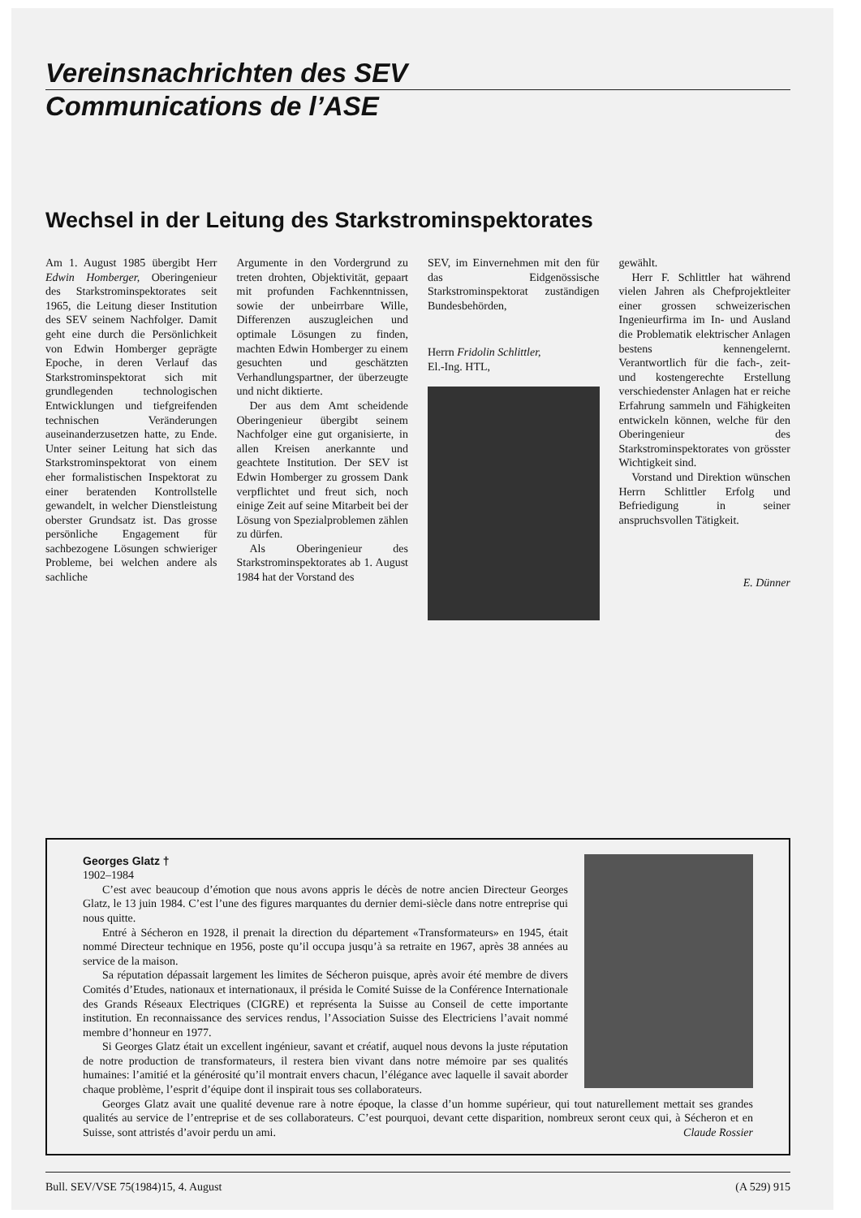Vereinsnachrichten des SEV
Communications de l’ASE
Wechsel in der Leitung des Starkstrominspektorates
Am 1. August 1985 übergibt Herr Edwin Homberger, Oberingenieur des Starkstrominspektorates seit 1965, die Leitung dieser Institution des SEV seinem Nachfolger. Damit geht eine durch die Persönlichkeit von Edwin Homberger geprägte Epoche, in deren Verlauf das Starkstrominspektorat sich mit grundlegenden technologischen Entwicklungen und tiefgreifenden technischen Veränderungen auseinanderzusetzen hatte, zu Ende. Unter seiner Leitung hat sich das Starkstrominspektorat von einem eher formalistischen Inspektorat zu einer beratenden Kontrollstelle gewandelt, in welcher Dienstleistung oberster Grundsatz ist. Das grosse persönliche Engagement für sachbezogene Lösungen schwieriger Probleme, bei welchen andere als sachliche
Argumente in den Vordergrund zu treten drohten, Objektivität, gepaart mit profunden Fachkenntnissen, sowie der unbeirrbare Wille, Differenzen auszugleichen und optimale Lösungen zu finden, machten Edwin Homberger zu einem gesuchten und geschätzten Verhandlungspartner, der überzeugte und nicht diktierte.
Der aus dem Amt scheidende Oberingenieur übergibt seinem Nachfolger eine gut organisierte, in allen Kreisen anerkannte und geachtete Institution. Der SEV ist Edwin Homberger zu grossem Dank verpflichtet und freut sich, noch einige Zeit auf seine Mitarbeit bei der Lösung von Spezialproblemen zählen zu dürfen.
Als Oberingenieur des Starkstrominspektorates ab 1. August 1984 hat der Vorstand des
SEV, im Einvernehmen mit den für das Eidgenössische Starkstrominspektorat zuständigen Bundesbehörden,
Herrn Fridolin Schlittler,
El.-Ing. HTL,
gewählt.
Herr F. Schlittler hat während vielen Jahren als Chefprojektleiter einer grossen schweizerischen Ingenieurfirma im In- und Ausland die Problematik elektrischer Anlagen bestens kennengelernt. Verantwortlich für die fach-, zeit- und kostengerechte Erstellung verschiedenster Anlagen hat er reiche Erfahrung sammeln und Fähigkeiten entwickeln können, welche für den Oberingenieur des Starkstrominspektorates von grösster Wichtigkeit sind.
Vorstand und Direktion wünschen Herrn Schlittler Erfolg und Befriedigung in seiner anspruchsvollen Tätigkeit.
E. Dünner
Georges Glatz †
1902–1984
C’est avec beaucoup d’émotion que nous avons appris le décès de notre ancien Directeur Georges Glatz, le 13 juin 1984. C’est l’une des figures marquantes du dernier demi-siècle dans notre entreprise qui nous quitte.
Entré à Sécheron en 1928, il prenait la direction du département «Transformateurs» en 1945, était nommé Directeur technique en 1956, poste qu’il occupa jusqu’à sa retraite en 1967, après 38 années au service de la maison.
Sa réputation dépassait largement les limites de Sécheron puisque, après avoir été membre de divers Comités d’Etudes, nationaux et internationaux, il présida le Comité Suisse de la Conférence Internationale des Grands Réseaux Electriques (CIGRE) et représenta la Suisse au Conseil de cette importante institution. En reconnaissance des services rendus, l’Association Suisse des Electriciens l’avait nommé membre d’honneur en 1977.
Si Georges Glatz était un excellent ingénieur, savant et créatif, auquel nous devons la juste réputation de notre production de transformateurs, il restera bien vivant dans notre mémoire par ses qualités humaines: l’amitié et la générosité qu’il montrait envers chacun, l’élégance avec laquelle il savait aborder chaque problème, l’esprit d’équipe dont il inspirait tous ses collaborateurs.
Georges Glatz avait une qualité devenue rare à notre époque, la classe d’un homme supérieur, qui tout naturellement mettait ses grandes qualités au service de l’entreprise et de ses collaborateurs. C’est pourquoi, devant cette disparition, nombreux seront ceux qui, à Sécheron et en Suisse, sont attristés d’avoir perdu un ami. Claude Rossier
Bull. SEV/VSE 75(1984)15, 4. August (A 529) 915